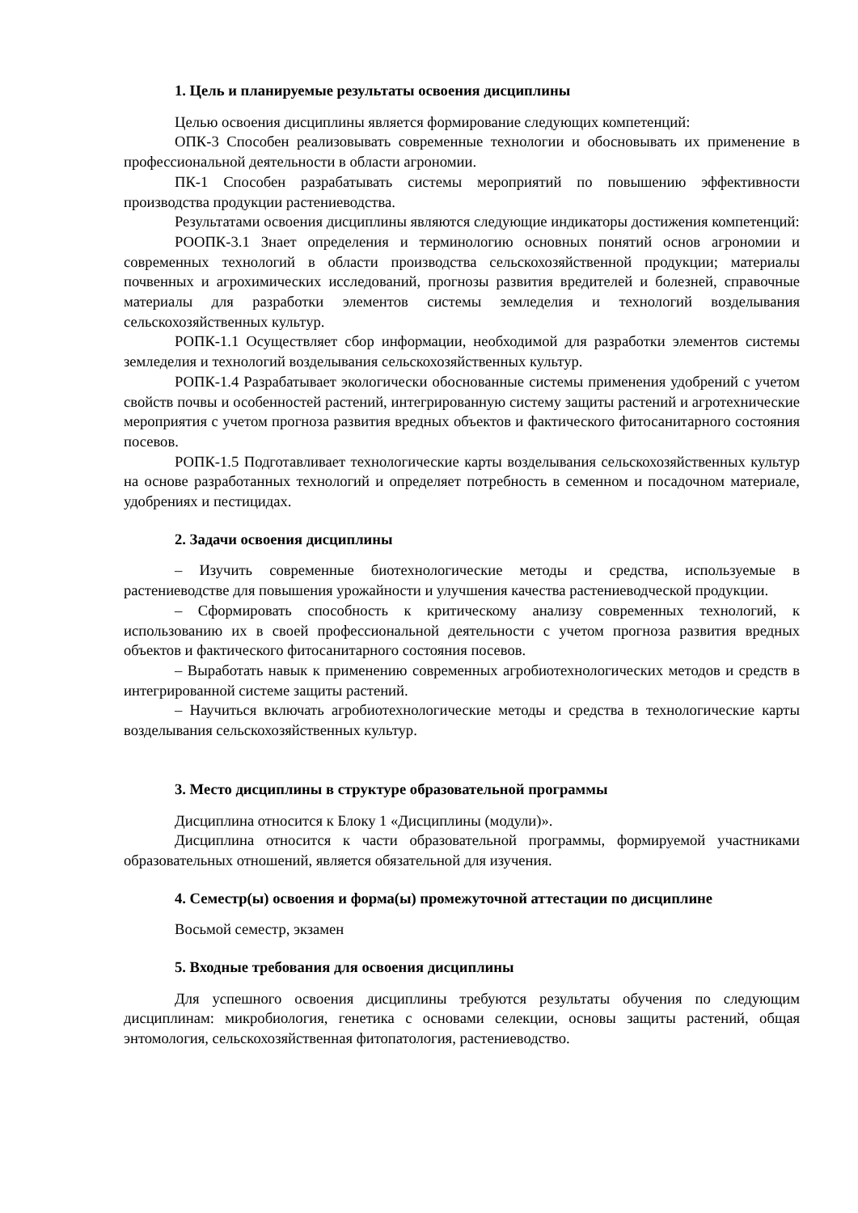1. Цель и планируемые результаты освоения дисциплины
Целью освоения дисциплины является формирование следующих компетенций:
ОПК-3 Способен реализовывать современные технологии и обосновывать их применение в профессиональной деятельности в области агрономии.
ПК-1 Способен разрабатывать системы мероприятий по повышению эффективности производства продукции растениеводства.
Результатами освоения дисциплины являются следующие индикаторы достижения компетенций:
РООПК-3.1 Знает определения и терминологию основных понятий основ агрономии и современных технологий в области производства сельскохозяйственной продукции; материалы почвенных и агрохимических исследований, прогнозы развития вредителей и болезней, справочные материалы для разработки элементов системы земледелия и технологий возделывания сельскохозяйственных культур.
РОПК-1.1 Осуществляет сбор информации, необходимой для разработки элементов системы земледелия и технологий возделывания сельскохозяйственных культур.
РОПК-1.4 Разрабатывает экологически обоснованные системы применения удобрений с учетом свойств почвы и особенностей растений, интегрированную систему защиты растений и агротехнические мероприятия с учетом прогноза развития вредных объектов и фактического фитосанитарного состояния посевов.
РОПК-1.5 Подготавливает технологические карты возделывания сельскохозяйственных культур на основе разработанных технологий и определяет потребность в семенном и посадочном материале, удобрениях и пестицидах.
2. Задачи освоения дисциплины
– Изучить современные биотехнологические методы и средства, используемые в растениеводстве для повышения урожайности и улучшения качества растениеводческой продукции.
– Сформировать способность к критическому анализу современных технологий, к использованию их в своей профессиональной деятельности с учетом прогноза развития вредных объектов и фактического фитосанитарного состояния посевов.
– Выработать навык к применению современных агробиотехнологических методов и средств в интегрированной системе защиты растений.
– Научиться включать агробиотехнологические методы и средства в технологические карты возделывания сельскохозяйственных культур.
3. Место дисциплины в структуре образовательной программы
Дисциплина относится к Блоку 1 «Дисциплины (модули)».
Дисциплина относится к части образовательной программы, формируемой участниками образовательных отношений, является обязательной для изучения.
4. Семестр(ы) освоения и форма(ы) промежуточной аттестации по дисциплине
Восьмой семестр, экзамен
5. Входные требования для освоения дисциплины
Для успешного освоения дисциплины требуются результаты обучения по следующим дисциплинам: микробиология, генетика с основами селекции, основы защиты растений, общая энтомология, сельскохозяйственная фитопатология, растениеводство.